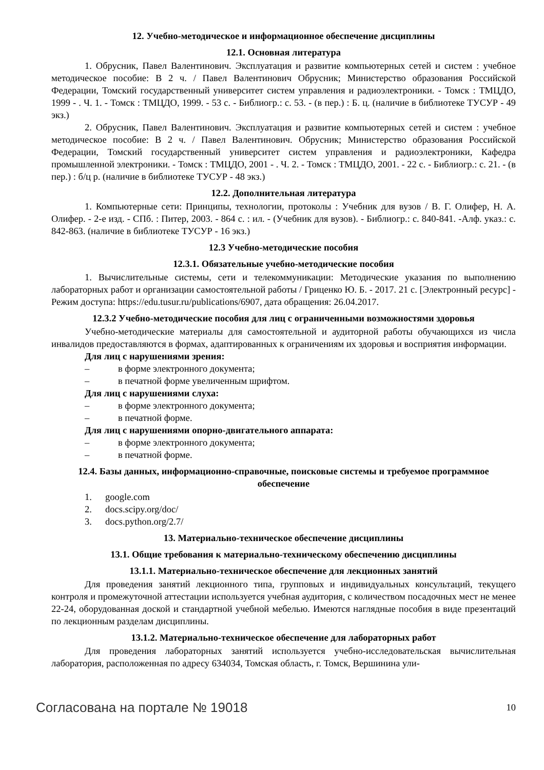12. Учебно-методическое и информационное обеспечение дисциплины
12.1. Основная литература
1. Обрусник, Павел Валентинович. Эксплуатация и развитие компьютерных сетей и систем : учебное методическое пособие: В 2 ч. / Павел Валентинович Обрусник; Министерство образования Российской Федерации, Томский государственный университет систем управления и радиоэлектроники. - Томск : ТМЦДО, 1999 - . Ч. 1. - Томск : ТМЦДО, 1999. - 53 с. - Библиогр.: с. 53. - (в пер.) : Б. ц. (наличие в библиотеке ТУСУР - 49 экз.)
2. Обрусник, Павел Валентинович. Эксплуатация и развитие компьютерных сетей и систем : учебное методическое пособие: В 2 ч. / Павел Валентинович. Обрусник; Министерство образования Российской Федерации, Томский государственный университет систем управления и радиоэлектроники, Кафедра промышленной электроники. - Томск : ТМЦДО, 2001 - . Ч. 2. - Томск : ТМЦДО, 2001. - 22 с. - Библиогр.: с. 21. - (в пер.) : б/ц р. (наличие в библиотеке ТУСУР - 48 экз.)
12.2. Дополнительная литература
1. Компьютерные сети: Принципы, технологии, протоколы : Учебник для вузов / В. Г. Олифер, Н. А. Олифер. - 2-е изд. - СПб. : Питер, 2003. - 864 с. : ил. - (Учебник для вузов). - Библиогр.: с. 840-841. -Алф. указ.: с. 842-863. (наличие в библиотеке ТУСУР - 16 экз.)
12.3 Учебно-методические пособия
12.3.1. Обязательные учебно-методические пособия
1. Вычислительные системы, сети и телекоммуникации: Методические указания по выполнению лабораторных работ и организации самостоятельной работы / Гриценко Ю. Б. - 2017. 21 с. [Электронный ресурс] - Режим доступа: https://edu.tusur.ru/publications/6907, дата обращения: 26.04.2017.
12.3.2 Учебно-методические пособия для лиц с ограниченными возможностями здоровья
Учебно-методические материалы для самостоятельной и аудиторной работы обучающихся из числа инвалидов предоставляются в формах, адаптированных к ограничениям их здоровья и восприятия информации.
Для лиц с нарушениями зрения:
– в форме электронного документа;
– в печатной форме увеличенным шрифтом.
Для лиц с нарушениями слуха:
– в форме электронного документа;
– в печатной форме.
Для лиц с нарушениями опорно-двигательного аппарата:
– в форме электронного документа;
– в печатной форме.
12.4. Базы данных, информационно-справочные, поисковые системы и требуемое программное обеспечение
1. google.com
2. docs.scipy.org/doc/
3. docs.python.org/2.7/
13. Материально-техническое обеспечение дисциплины
13.1. Общие требования к материально-техническому обеспечению дисциплины
13.1.1. Материально-техническое обеспечение для лекционных занятий
Для проведения занятий лекционного типа, групповых и индивидуальных консультаций, текущего контроля и промежуточной аттестации используется учебная аудитория, с количеством посадочных мест не менее 22-24, оборудованная доской и стандартной учебной мебелью. Имеются наглядные пособия в виде презентаций по лекционным разделам дисциплины.
13.1.2. Материально-техническое обеспечение для лабораторных работ
Для проведения лабораторных занятий используется учебно-исследовательская вычислительная лаборатория, расположенная по адресу 634034, Томская область, г. Томск, Вершинина ули-
Согласована на портале № 19018 10